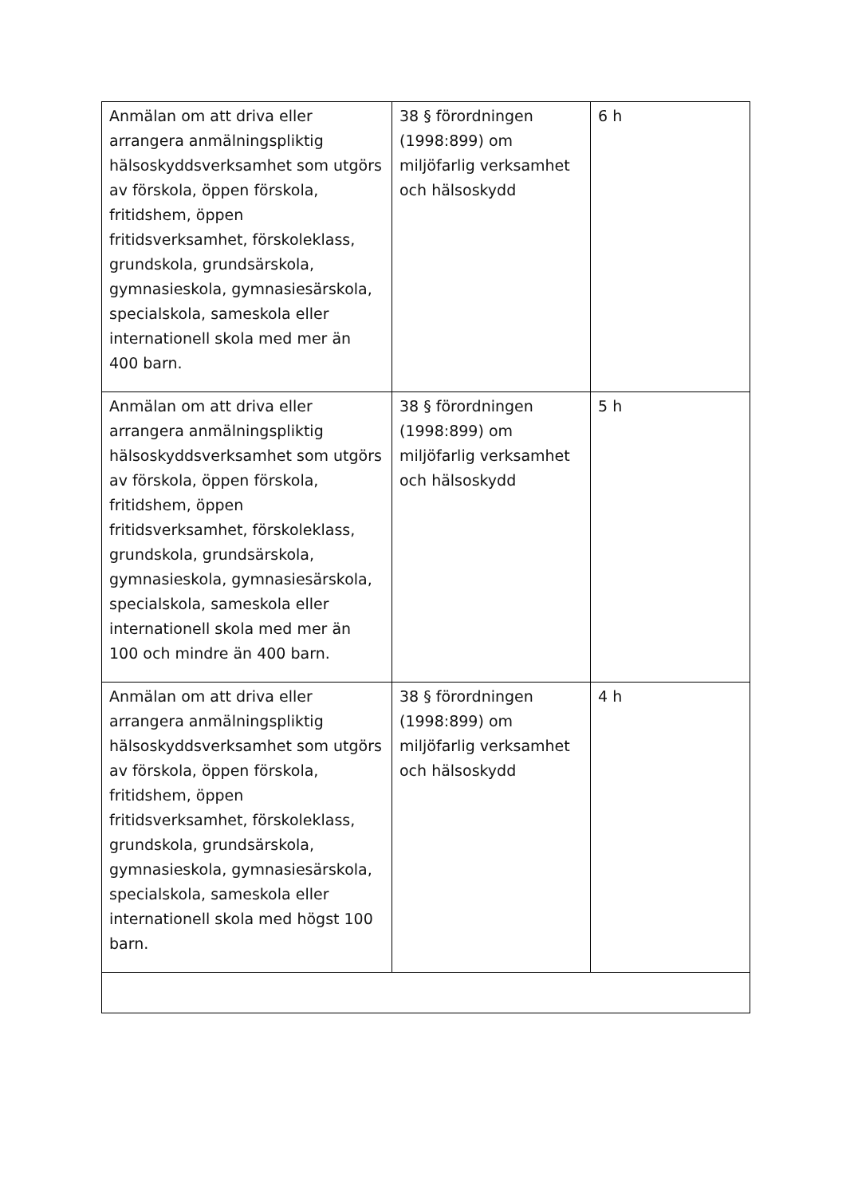| Anmälan om att driva eller arrangera anmälningspliktig hälsoskyddsverksamhet som utgörs av förskola, öppen förskola, fritidshem, öppen fritidsverksamhet, förskoleklass, grundskola, grundsärskola, gymnasieskola, gymnasiesärskola, specialskola, sameskola eller internationell skola med mer än 400 barn. | 38 § förordningen (1998:899) om miljöfarlig verksamhet och hälsoskydd | 6 h |
| Anmälan om att driva eller arrangera anmälningspliktig hälsoskyddsverksamhet som utgörs av förskola, öppen förskola, fritidshem, öppen fritidsverksamhet, förskoleklass, grundskola, grundsärskola, gymnasieskola, gymnasiesärskola, specialskola, sameskola eller internationell skola med mer än 100 och mindre än 400 barn. | 38 § förordningen (1998:899) om miljöfarlig verksamhet och hälsoskydd | 5 h |
| Anmälan om att driva eller arrangera anmälningspliktig hälsoskyddsverksamhet som utgörs av förskola, öppen förskola, fritidshem, öppen fritidsverksamhet, förskoleklass, grundskola, grundsärskola, gymnasieskola, gymnasiesärskola, specialskola, sameskola eller internationell skola med högst 100 barn. | 38 § förordningen (1998:899) om miljöfarlig verksamhet och hälsoskydd | 4 h |